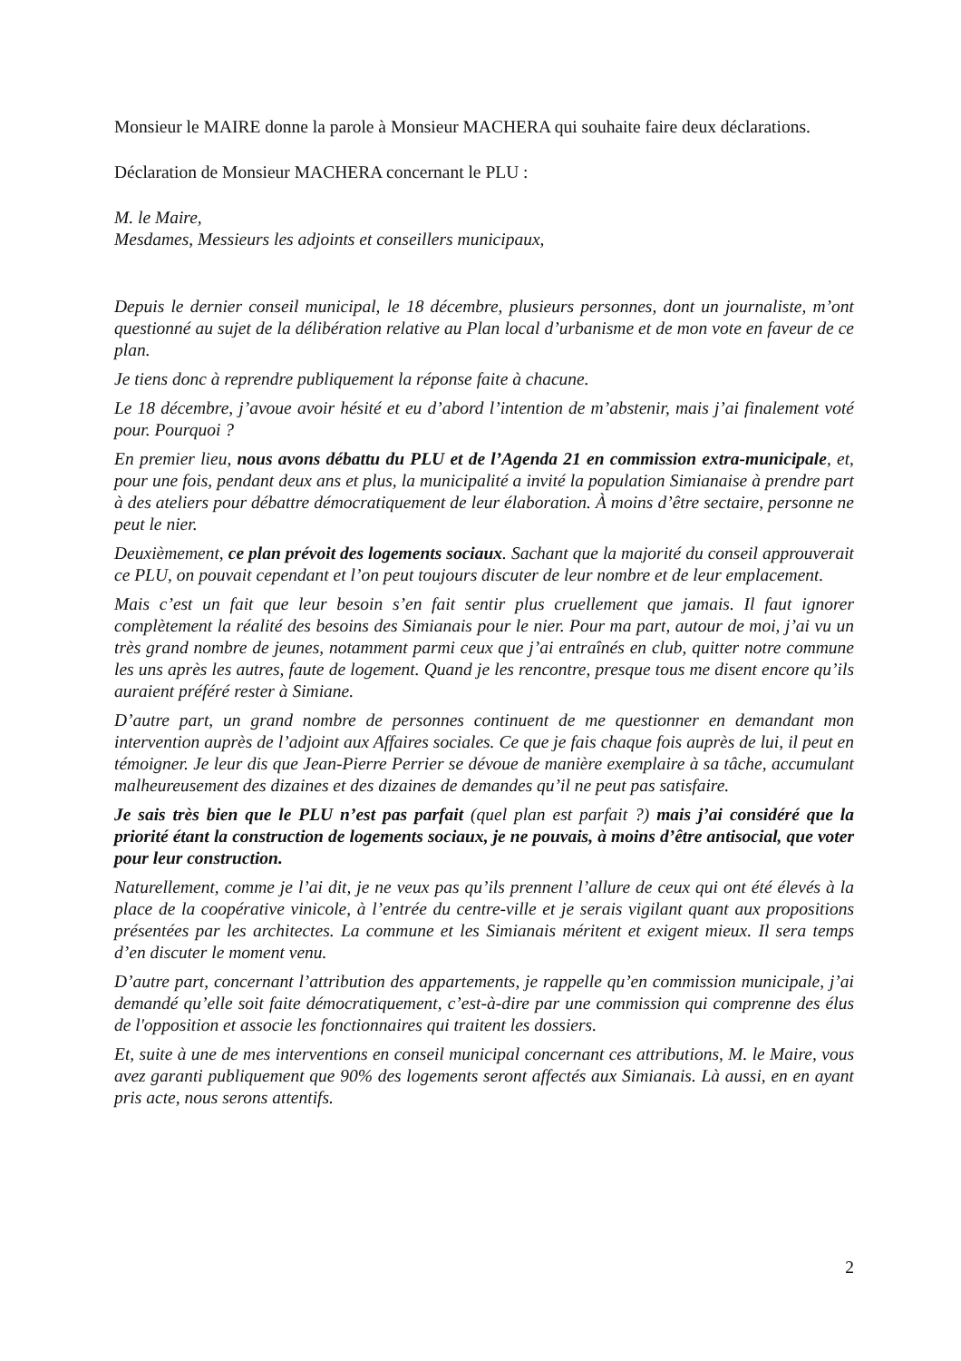Monsieur le MAIRE donne la parole à Monsieur MACHERA qui souhaite faire deux déclarations.
Déclaration de Monsieur MACHERA concernant le PLU :
M. le Maire,
Mesdames, Messieurs les adjoints et conseillers municipaux,
Depuis le dernier conseil municipal, le 18 décembre, plusieurs personnes, dont un journaliste, m’ont questionné au sujet de la délibération relative au Plan local d’urbanisme et de mon vote en faveur de ce plan.
Je tiens donc à reprendre publiquement la réponse faite à chacune.
Le 18 décembre, j’avoue avoir hésité et eu d’abord l’intention de m’abstenir, mais j’ai finalement voté pour. Pourquoi ?
En premier lieu, nous avons débattu du PLU et de l’Agenda 21 en commission extra-municipale, et, pour une fois, pendant deux ans et plus, la municipalité a invité la population Simianaise à prendre part à des ateliers pour débattre démocratiquement de leur élaboration. À moins d’être sectaire, personne ne peut le nier.
Deuxièmement, ce plan prévoit des logements sociaux. Sachant que la majorité du conseil approuverait ce PLU, on pouvait cependant et l’on peut toujours discuter de leur nombre et de leur emplacement.
Mais c’est un fait que leur besoin s’en fait sentir plus cruellement que jamais. Il faut ignorer complètement la réalité des besoins des Simianais pour le nier. Pour ma part, autour de moi, j’ai vu un très grand nombre de jeunes, notamment parmi ceux que j’ai entraînés en club, quitter notre commune les uns après les autres, faute de logement. Quand je les rencontre, presque tous me disent encore qu’ils auraient préféré rester à Simiane.
D’autre part, un grand nombre de personnes continuent de me questionner en demandant mon intervention auprès de l’adjoint aux Affaires sociales. Ce que je fais chaque fois auprès de lui, il peut en témoigner. Je leur dis que Jean-Pierre Perrier se dévoue de manière exemplaire à sa tâche, accumulant malheureusement des dizaines et des dizaines de demandes qu’il ne peut pas satisfaire.
Je sais très bien que le PLU n’est pas parfait (quel plan est parfait ?) mais j’ai considéré que la priorité étant la construction de logements sociaux, je ne pouvais, à moins d’être antisocial, que voter pour leur construction.
Naturellement, comme je l’ai dit, je ne veux pas qu’ils prennent l’allure de ceux qui ont été élevés à la place de la coopérative vinicole, à l’entrée du centre-ville et je serais vigilant quant aux propositions présentées par les architectes. La commune et les Simianais méritent et exigent mieux. Il sera temps d’en discuter le moment venu.
D’autre part, concernant l’attribution des appartements, je rappelle qu’en commission municipale, j’ai demandé qu’elle soit faite démocratiquement, c’est-à-dire par une commission qui comprenne des élus de l'opposition et associe les fonctionnaires qui traitent les dossiers.
Et, suite à une de mes interventions en conseil municipal concernant ces attributions, M. le Maire, vous avez garanti publiquement que 90% des logements seront affectés aux Simianais. Là aussi, en en ayant pris acte, nous serons attentifs.
2